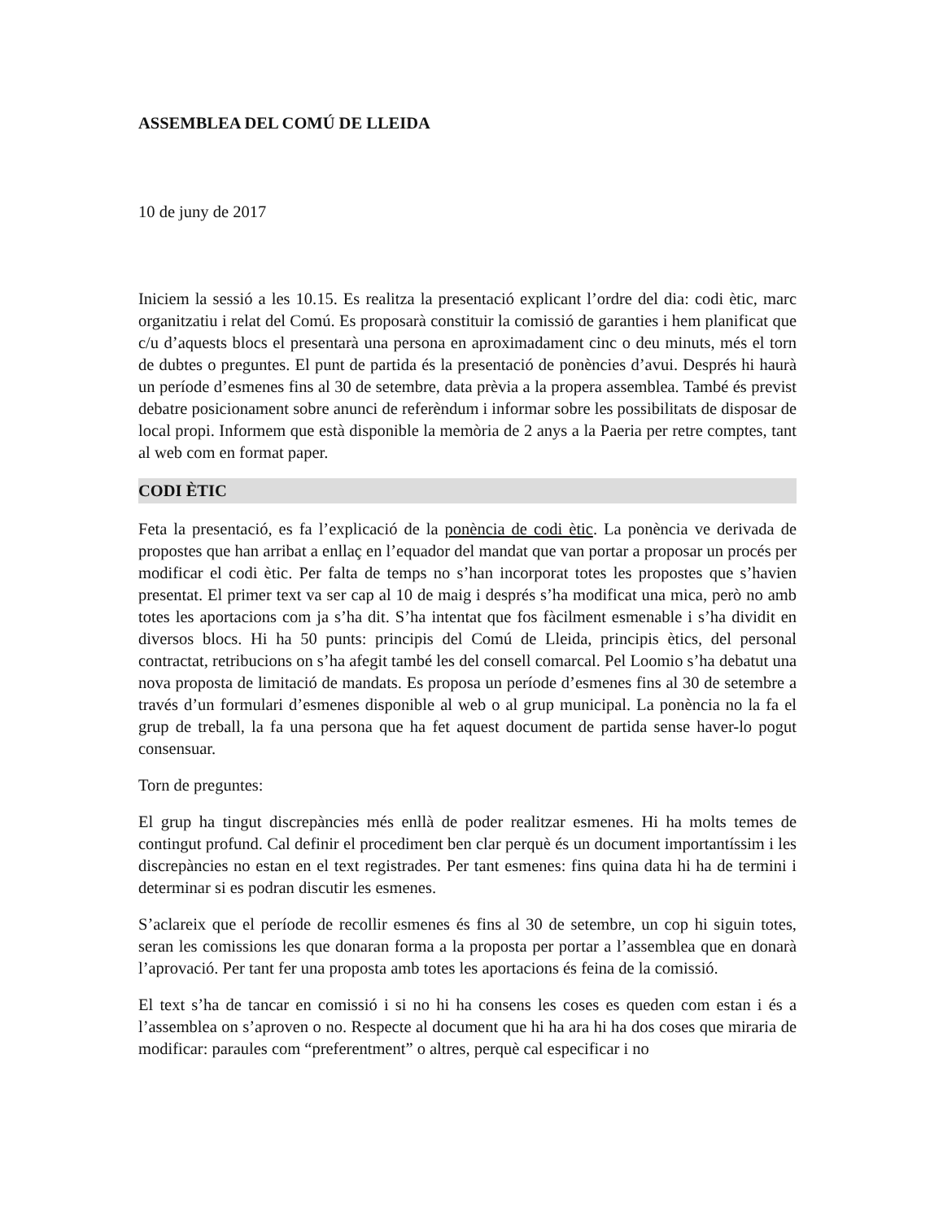ASSEMBLEA DEL COMÚ DE LLEIDA
10 de juny de 2017
Iniciem la sessió a les 10.15. Es realitza la presentació explicant l’ordre del dia: codi ètic, marc organitzatiu i relat del Comú. Es proposarà constituir la comissió de garanties i hem planificat que c/u d’aquests blocs el presentarà una persona en aproximadament cinc o deu minuts, més el torn de dubtes o preguntes. El punt de partida és la presentació de ponències d’avui. Després hi haurà un període d’esmenes fins al 30 de setembre, data prèvia a la propera assemblea. També és previst debatre posicionament sobre anunci de referèndum i informar sobre les possibilitats de disposar de local propi. Informem que està disponible la memòria de 2 anys a la Paeria per retre comptes, tant al web com en format paper.
CODI ÈTIC
Feta la presentació, es fa l’explicació de la ponència de codi ètic. La ponència ve derivada de propostes que han arribat a enllaç en l’equador del mandat que van portar a proposar un procés per modificar el codi ètic. Per falta de temps no s’han incorporat totes les propostes que s’havien presentat. El primer text va ser cap al 10 de maig i després s’ha modificat una mica, però no amb totes les aportacions com ja s’ha dit. S’ha intentat que fos fàcilment esmenable i s’ha dividit en diversos blocs. Hi ha 50 punts: principis del Comú de Lleida, principis ètics, del personal contractat, retribucions on s’ha afegit també les del consell comarcal. Pel Loomio s’ha debatut una nova proposta de limitació de mandats. Es proposa un període d’esmenes fins al 30 de setembre a través d’un formulari d’esmenes disponible al web o al grup municipal. La ponència no la fa el grup de treball, la fa una persona que ha fet aquest document de partida sense haver-lo pogut consensuar.
Torn de preguntes:
El grup ha tingut discrepàncies més enllà de poder realitzar esmenes. Hi ha molts temes de contingut profund. Cal definir el procediment ben clar perquè és un document importantíssim i les discrepàncies no estan en el text registrades. Per tant esmenes: fins quina data hi ha de termini i determinar si es podran discutir les esmenes.
S’aclareix que el període de recollir esmenes és fins al 30 de setembre, un cop hi siguin totes, seran les comissions les que donaran forma a la proposta per portar a l’assemblea que en donarà l’aprovació. Per tant fer una proposta amb totes les aportacions és feina de la comissió.
El text s’ha de tancar en comissió i si no hi ha consens les coses es queden com estan i és a l’assemblea on s’aproven o no. Respecte al document que hi ha ara hi ha dos coses que miraria de modificar: paraules com “preferentment” o altres, perquè cal especificar i no